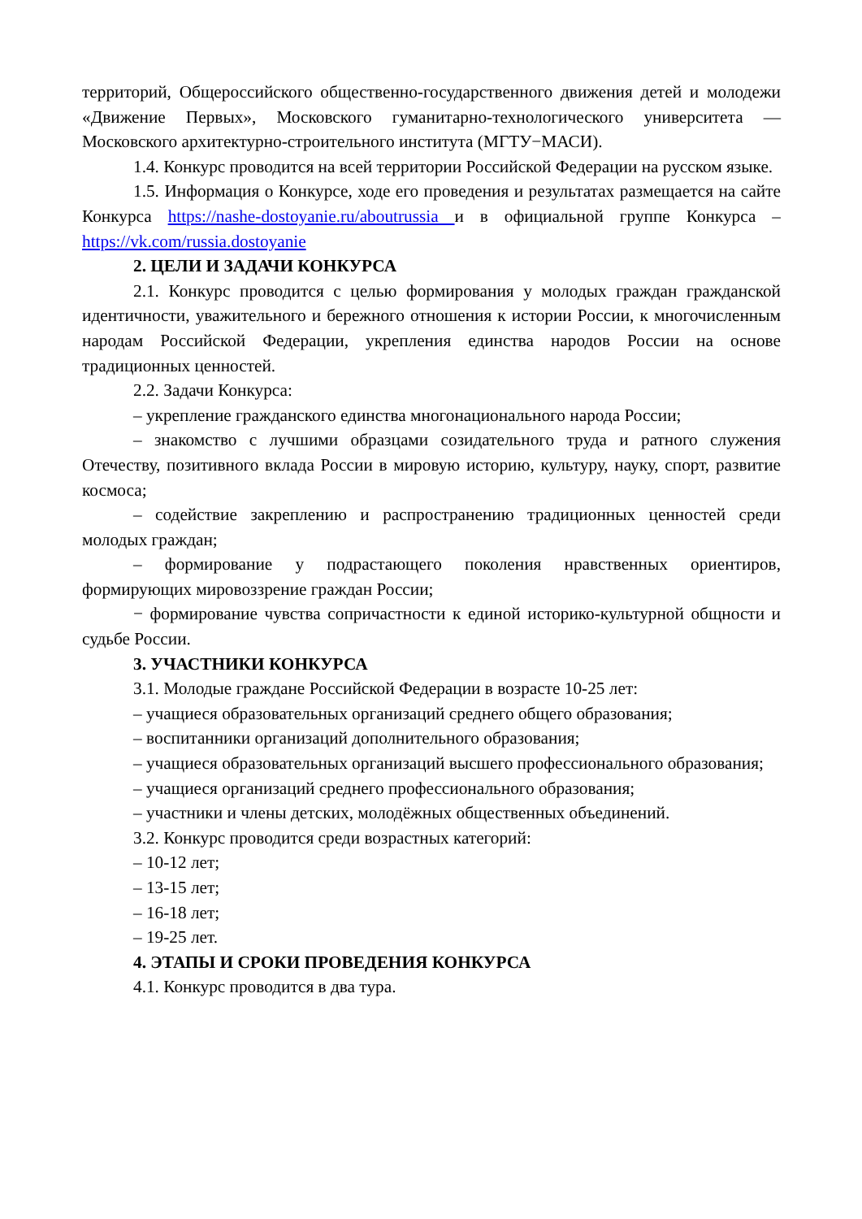территорий, Общероссийского общественно-государственного движения детей и молодежи «Движение Первых», Московского гуманитарно-технологического университета — Московского архитектурно-строительного института (МГТУ−МАСИ).
1.4. Конкурс проводится на всей территории Российской Федерации на русском языке.
1.5. Информация о Конкурсе, ходе его проведения и результатах размещается на сайте Конкурса https://nashe-dostoyanie.ru/aboutrussia и в официальной группе Конкурса – https://vk.com/russia.dostoyanie
2. ЦЕЛИ И ЗАДАЧИ КОНКУРСА
2.1. Конкурс проводится с целью формирования у молодых граждан гражданской идентичности, уважительного и бережного отношения к истории России, к многочисленным народам Российской Федерации, укрепления единства народов России на основе традиционных ценностей.
2.2. Задачи Конкурса:
– укрепление гражданского единства многонационального народа России;
– знакомство с лучшими образцами созидательного труда и ратного служения Отечеству, позитивного вклада России в мировую историю, культуру, науку, спорт, развитие космоса;
– содействие закреплению и распространению традиционных ценностей среди молодых граждан;
– формирование у подрастающего поколения нравственных ориентиров, формирующих мировоззрение граждан России;
− формирование чувства сопричастности к единой историко-культурной общности и судьбе России.
3. УЧАСТНИКИ КОНКУРСА
3.1. Молодые граждане Российской Федерации в возрасте 10-25 лет:
– учащиеся образовательных организаций среднего общего образования;
– воспитанники организаций дополнительного образования;
– учащиеся образовательных организаций высшего профессионального образования;
– учащиеся организаций среднего профессионального образования;
– участники и члены детских, молодёжных общественных объединений.
3.2. Конкурс проводится среди возрастных категорий:
– 10-12 лет;
– 13-15 лет;
– 16-18 лет;
– 19-25 лет.
4. ЭТАПЫ И СРОКИ ПРОВЕДЕНИЯ КОНКУРСА
4.1. Конкурс проводится в два тура.